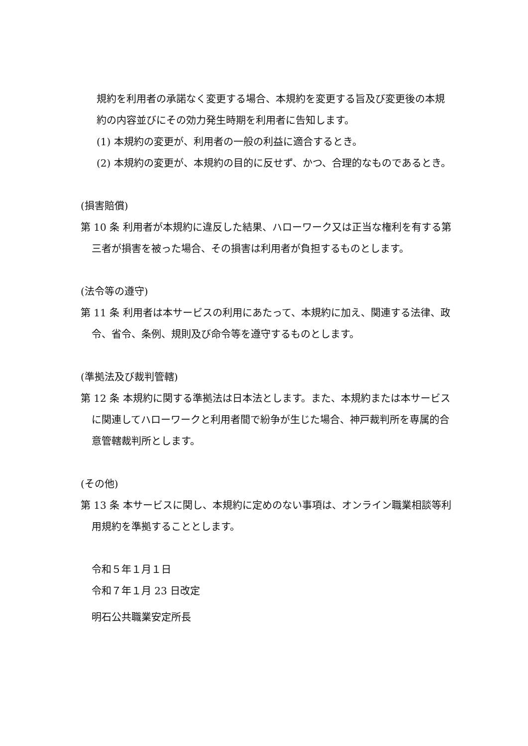規約を利用者の承諾なく変更する場合、本規約を変更する旨及び変更後の本規約の内容並びにその効力発生時期を利用者に告知します。
(1) 本規約の変更が、利用者の一般の利益に適合するとき。
(2) 本規約の変更が、本規約の目的に反せず、かつ、合理的なものであるとき。
(損害賠償)
第 10 条 利用者が本規約に違反した結果、ハローワーク又は正当な権利を有する第三者が損害を被った場合、その損害は利用者が負担するものとします。
(法令等の遵守)
第 11 条 利用者は本サービスの利用にあたって、本規約に加え、関連する法律、政令、省令、条例、規則及び命令等を遵守するものとします。
(準拠法及び裁判管轄)
第 12 条 本規約に関する準拠法は日本法とします。また、本規約または本サービスに関連してハローワークと利用者間で紛争が生じた場合、神戸裁判所を専属的合意管轄裁判所とします。
(その他)
第 13 条 本サービスに関し、本規約に定めのない事項は、オンライン職業相談等利用規約を準拠することとします。
令和５年１月１日
令和７年１月 23 日改定
明石公共職業安定所長